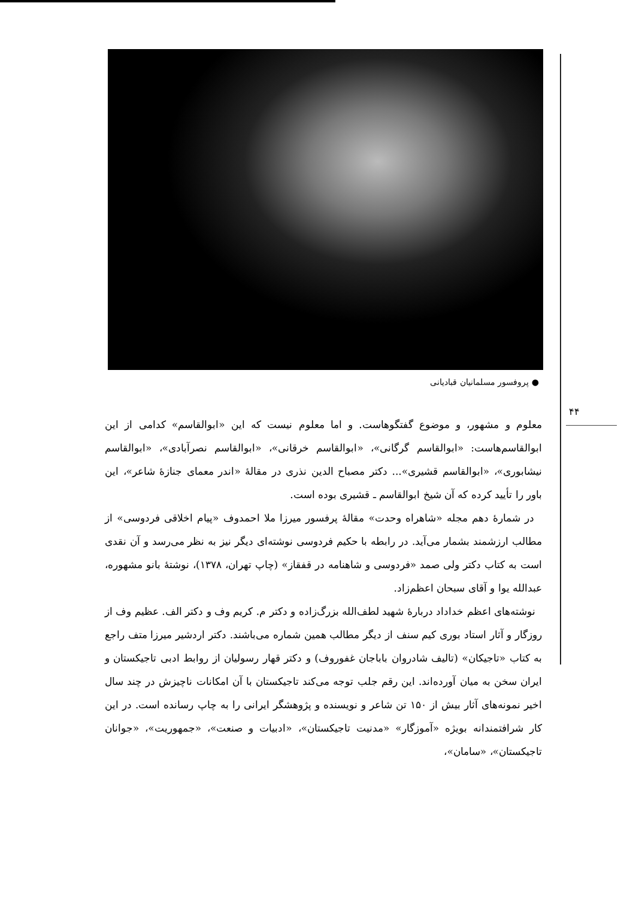● پروفسور مسلمانیان قبادیانی
۴۴
معلوم و مشهور، و موضوع گفتگوهاست. و اما معلوم نیست که این «ابوالقاسم» کدامی از این ابوالقاسم‌هاست: «ابوالقاسم گرگانی»، «ابوالقاسم خرقانی»، «ابوالقاسم نصرآبادی»، «ابوالقاسم نیشابوری»، «ابوالقاسم قشیری»... دکتر مصباح الدین نذری در مقالهٔ «اندر معمای جنازهٔ شاعر»، این باور را تأیید کرده که آن شیخ ابوالقاسم ـ قشیری بوده است.
در شمارهٔ دهم مجله «شاهراه وحدت» مقالهٔ پرفسور میرزا ملا احمدوف «پیام اخلاقی فردوسی» از مطالب ارزشمند بشمار می‌آید. در رابطه با حکیم فردوسی نوشته‌ای دیگر نیز به نظر می‌رسد و آن نقدی است به کتاب دکتر ولی صمد «فردوسی و شاهنامه در قفقاز» (چاپ تهران، ۱۳۷۸)، نوشتهٔ بانو مشهوره، عبدالله یوا و آقای سبحان اعظم‌زاد.
نوشته‌های اعظم خداداد دربارهٔ شهید لطف‌الله بزرگ‌زاده و دکتر م. کریم وف و دکتر الف. عظیم وف از روزگار و آثار استاد بوری کیم سنف از دیگر مطالب همین شماره می‌باشند. دکتر اردشیر میرزا متف راجع به کتاب «تاجیکان» (تالیف شادروان باباجان غفوروف) و دکتر قهار رسولیان از روابط ادبی تاجیکستان و ایران سخن به میان آورده‌اند. این رقم جلب توجه می‌کند تاجیکستان با آن امکانات ناچیزش در چند سال اخیر نمونه‌های آثار بیش از ۱۵۰ تن شاعر و نویسنده و پژوهشگر ایرانی را به چاپ رسانده است. در این کار شرافتمندانه بویژه «آموزگار» «مدنیت تاجیکستان»، «ادبیات و صنعت»، «جمهوریت»، «جوانان تاجیکستان»، «سامان»،